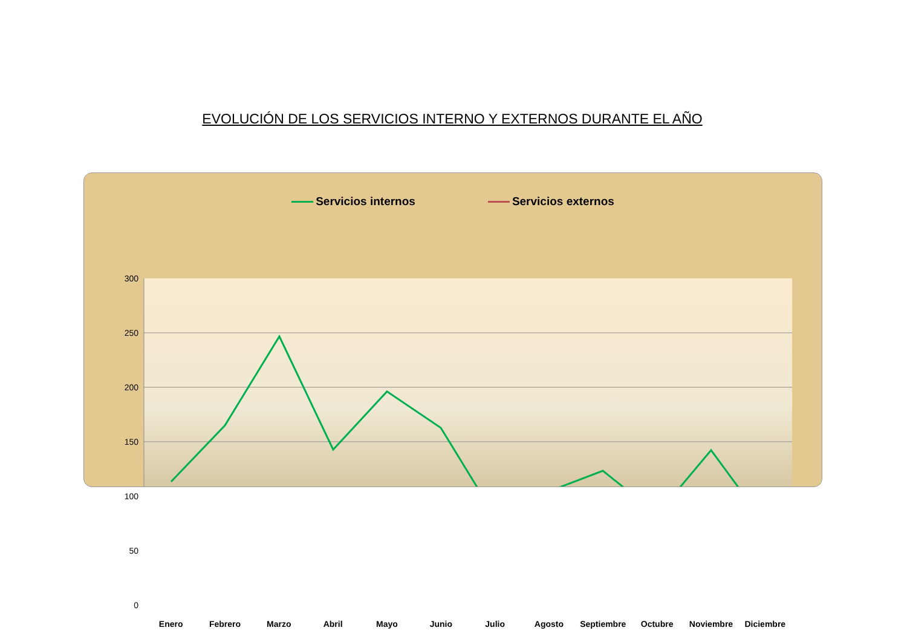EVOLUCIÓN DE LOS SERVICIOS INTERNO Y EXTERNOS DURANTE EL AÑO
Servicios internos Servicios externos
300
250
200
150
100
50
0
Enero Febrero Marzo Abril Mayo Junio Julio Agosto Septiembre Octubre Noviembre Diciembre